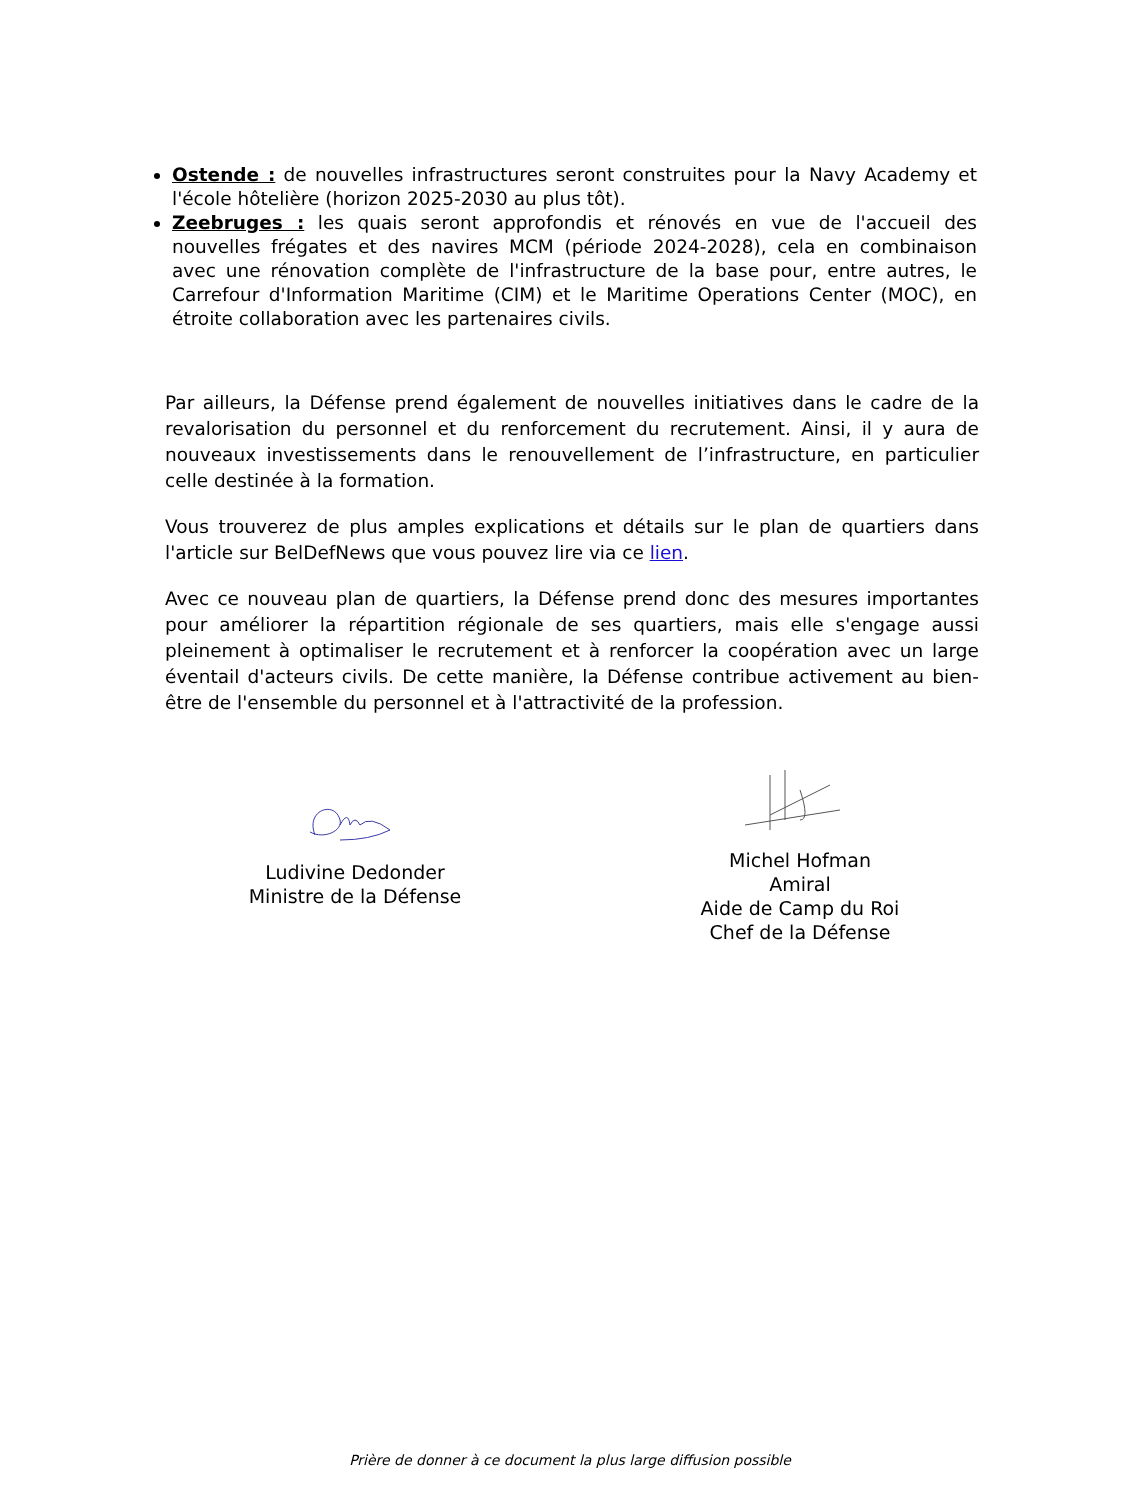Ostende : de nouvelles infrastructures seront construites pour la Navy Academy et l'école hôtelière (horizon 2025-2030 au plus tôt).
Zeebruges : les quais seront approfondis et rénovés en vue de l'accueil des nouvelles frégates et des navires MCM (période 2024-2028), cela en combinaison avec une rénovation complète de l'infrastructure de la base pour, entre autres, le Carrefour d'Information Maritime (CIM) et le Maritime Operations Center (MOC), en étroite collaboration avec les partenaires civils.
Par ailleurs, la Défense prend également de nouvelles initiatives dans le cadre de la revalorisation du personnel et du renforcement du recrutement. Ainsi, il y aura de nouveaux investissements dans le renouvellement de l’infrastructure, en particulier celle destinée à la formation.
Vous trouverez de plus amples explications et détails sur le plan de quartiers dans l'article sur BelDefNews que vous pouvez lire via ce lien.
Avec ce nouveau plan de quartiers, la Défense prend donc des mesures importantes pour améliorer la répartition régionale de ses quartiers, mais elle s'engage aussi pleinement à optimaliser le recrutement et à renforcer la coopération avec un large éventail d'acteurs civils. De cette manière, la Défense contribue activement au bien-être de l'ensemble du personnel et à l'attractivité de la profession.
Ludivine Dedonder
Ministre de la Défense
Michel Hofman
Amiral
Aide de Camp du Roi
Chef de la Défense
Prière de donner à ce document la plus large diffusion possible